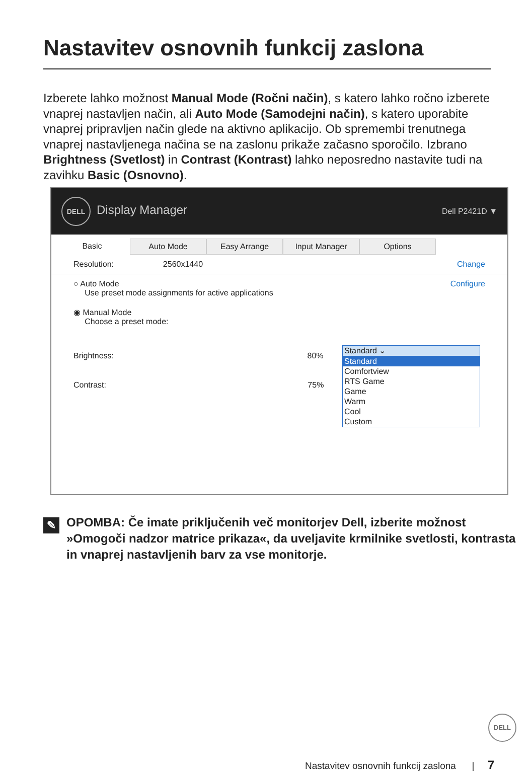Nastavitev osnovnih funkcij zaslona
Izberete lahko možnost Manual Mode (Ročni način), s katero lahko ročno izberete vnaprej nastavljen način, ali Auto Mode (Samodejni način), s katero uporabite vnaprej pripravljen način glede na aktivno aplikacijo. Ob spremembi trenutnega vnaprej nastavljenega načina se na zaslonu prikaže začasno sporočilo. Izbrano Brightness (Svetlost) in Contrast (Kontrast) lahko neposredno nastavite tudi na zavihku Basic (Osnovno).
DELL Display Manager Dell P2421D ▼
Basic Auto Mode Easy Arrange Input Manager Options
Resolution: 2560x1440 Change
○ Auto Mode
Use preset mode assignments for active applications Configure
◉ Manual Mode
Choose a preset mode:
Brightness: 80%
Contrast: 75%
Standard ⌄
Standard
Comfortview
RTS Game
Game
Warm
Cool
Custom
✎ OPOMBA: Če imate priključenih več monitorjev Dell, izberite možnost »Omogoči nadzor matrice prikaza«, da uveljavite krmilnike svetlosti, kontrasta in vnaprej nastavljenih barv za vse monitorje.
DELL
Nastavitev osnovnih funkcij zaslona | 7